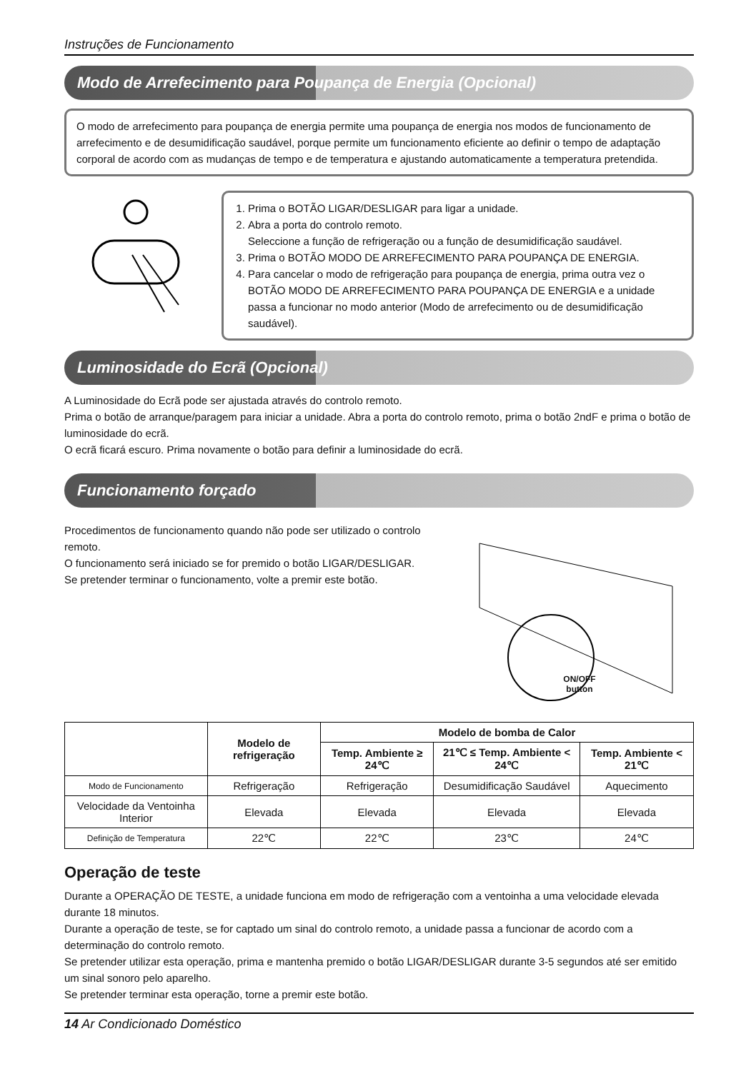Instruções de Funcionamento
Modo de Arrefecimento para Poupança de Energia (Opcional)
O modo de arrefecimento para poupança de energia permite uma poupança de energia nos modos de funcionamento de arrefecimento e de desumidificação saudável, porque permite um funcionamento eficiente ao definir o tempo de adaptação corporal de acordo com as mudanças de tempo e de temperatura e ajustando automaticamente a temperatura pretendida.
1. Prima o BOTÃO LIGAR/DESLIGAR para ligar a unidade.
2. Abra a porta do controlo remoto.
Seleccione a função de refrigeração ou a função de desumidificação saudável.
3. Prima o BOTÃO MODO DE ARREFECIMENTO PARA POUPANÇA DE ENERGIA.
4. Para cancelar o modo de refrigeração para poupança de energia, prima outra vez o BOTÃO MODO DE ARREFECIMENTO PARA POUPANÇA DE ENERGIA e a unidade passa a funcionar no modo anterior (Modo de arrefecimento ou de desumidificação saudável).
Luminosidade do Ecrã (Opcional)
A Luminosidade do Ecrã pode ser ajustada através do controlo remoto.
Prima o botão de arranque/paragem para iniciar a unidade. Abra a porta do controlo remoto, prima o botão 2ndF e prima o botão de luminosidade do ecrã.
O ecrã ficará escuro. Prima novamente o botão para definir a luminosidade do ecrã.
Funcionamento forçado
Procedimentos de funcionamento quando não pode ser utilizado o controlo remoto.
O funcionamento será iniciado se for premido o botão LIGAR/DESLIGAR.
Se pretender terminar o funcionamento, volte a premir este botão.
ON/OFF button
| | Modelo de refrigeração | Modelo de bomba de Calor | | |
| | | Temp. Ambiente ≥ 24℃ | 21℃ ≤ Temp. Ambiente < 24℃ | Temp. Ambiente < 21℃ |
| Modo de Funcionamento | Refrigeração | Refrigeração | Desumidificação Saudável | Aquecimento |
| Velocidade da Ventoinha Interior | Elevada | Elevada | Elevada | Elevada |
| Definição de Temperatura | 22℃ | 22℃ | 23℃ | 24℃ |
Operação de teste
Durante a OPERAÇÃO DE TESTE, a unidade funciona em modo de refrigeração com a ventoinha a uma velocidade elevada durante 18 minutos.
Durante a operação de teste, se for captado um sinal do controlo remoto, a unidade passa a funcionar de acordo com a determinação do controlo remoto.
Se pretender utilizar esta operação, prima e mantenha premido o botão LIGAR/DESLIGAR durante 3-5 segundos até ser emitido um sinal sonoro pelo aparelho.
Se pretender terminar esta operação, torne a premir este botão.
14 Ar Condicionado Doméstico